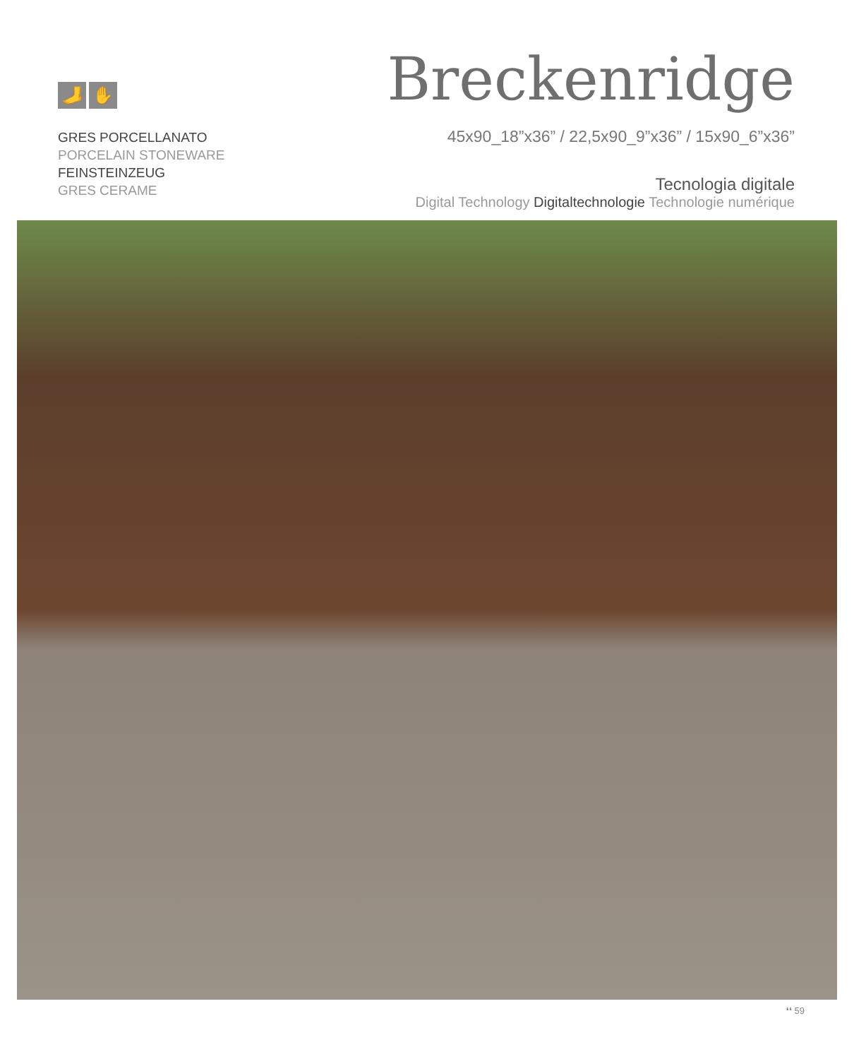🦶 ✋
GRES PORCELLANATO
PORCELAIN STONEWARE
FEINSTEINZEUG
GRES CERAME
Breckenridge
45x90_18”x36” / 22,5x90_9”x36” / 15x90_6”x36”
Tecnologia digitale
Digital Technology Digitaltechnologie Technologie numérique
❛❛ 59